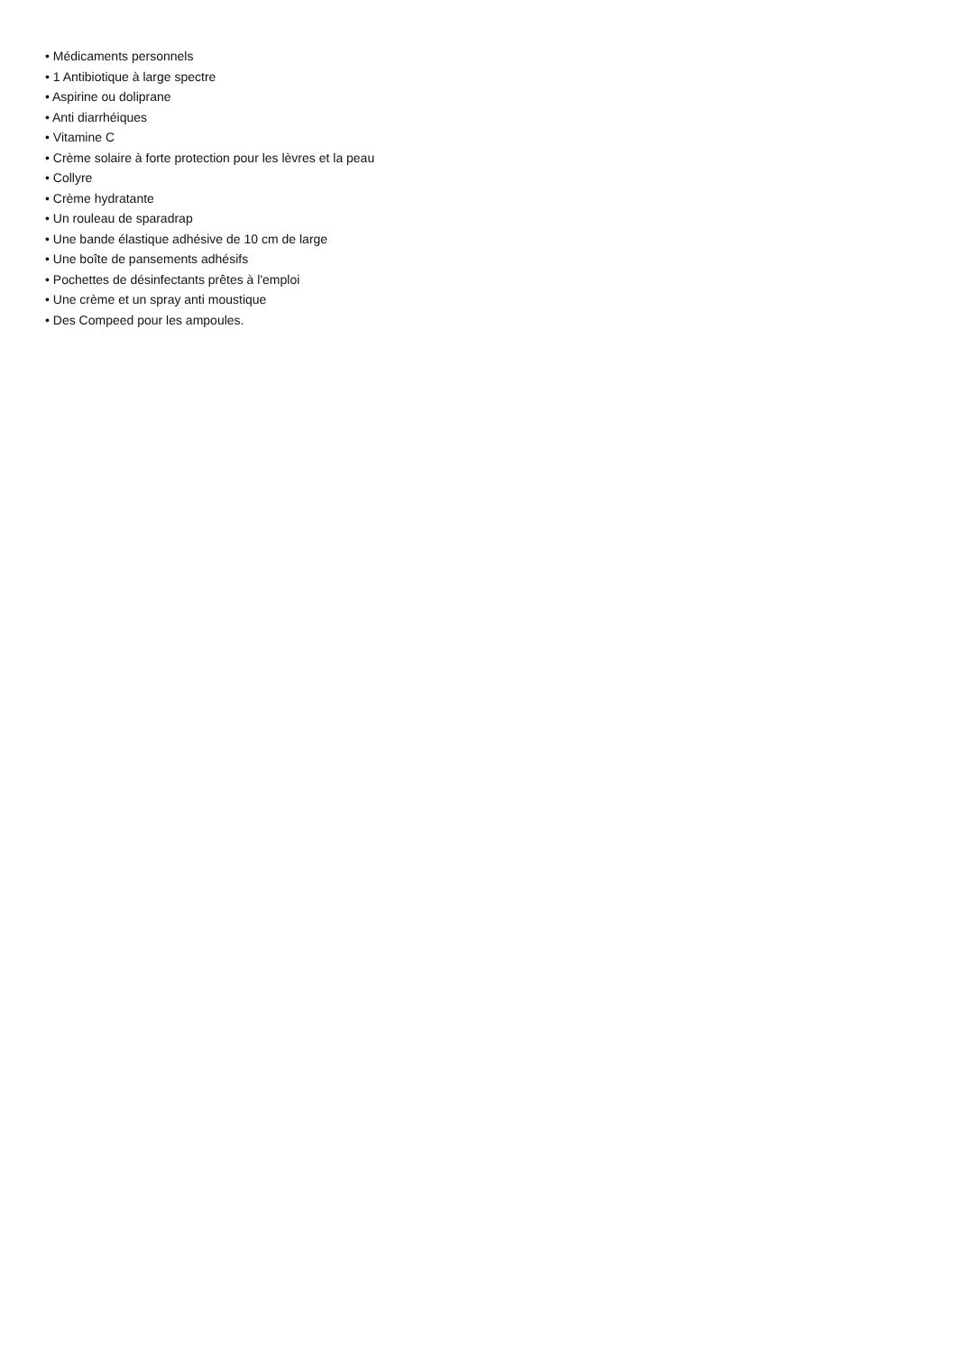• Médicaments personnels
• 1 Antibiotique à large spectre
• Aspirine ou doliprane
• Anti diarrhéiques
• Vitamine C
• Crème solaire à forte protection pour les lèvres et la peau
• Collyre
• Crème hydratante
• Un rouleau de sparadrap
• Une bande élastique adhésive de 10 cm de large
• Une boîte de pansements adhésifs
• Pochettes de désinfectants prêtes à l'emploi
• Une crème et un spray anti moustique
• Des Compeed pour les ampoules.